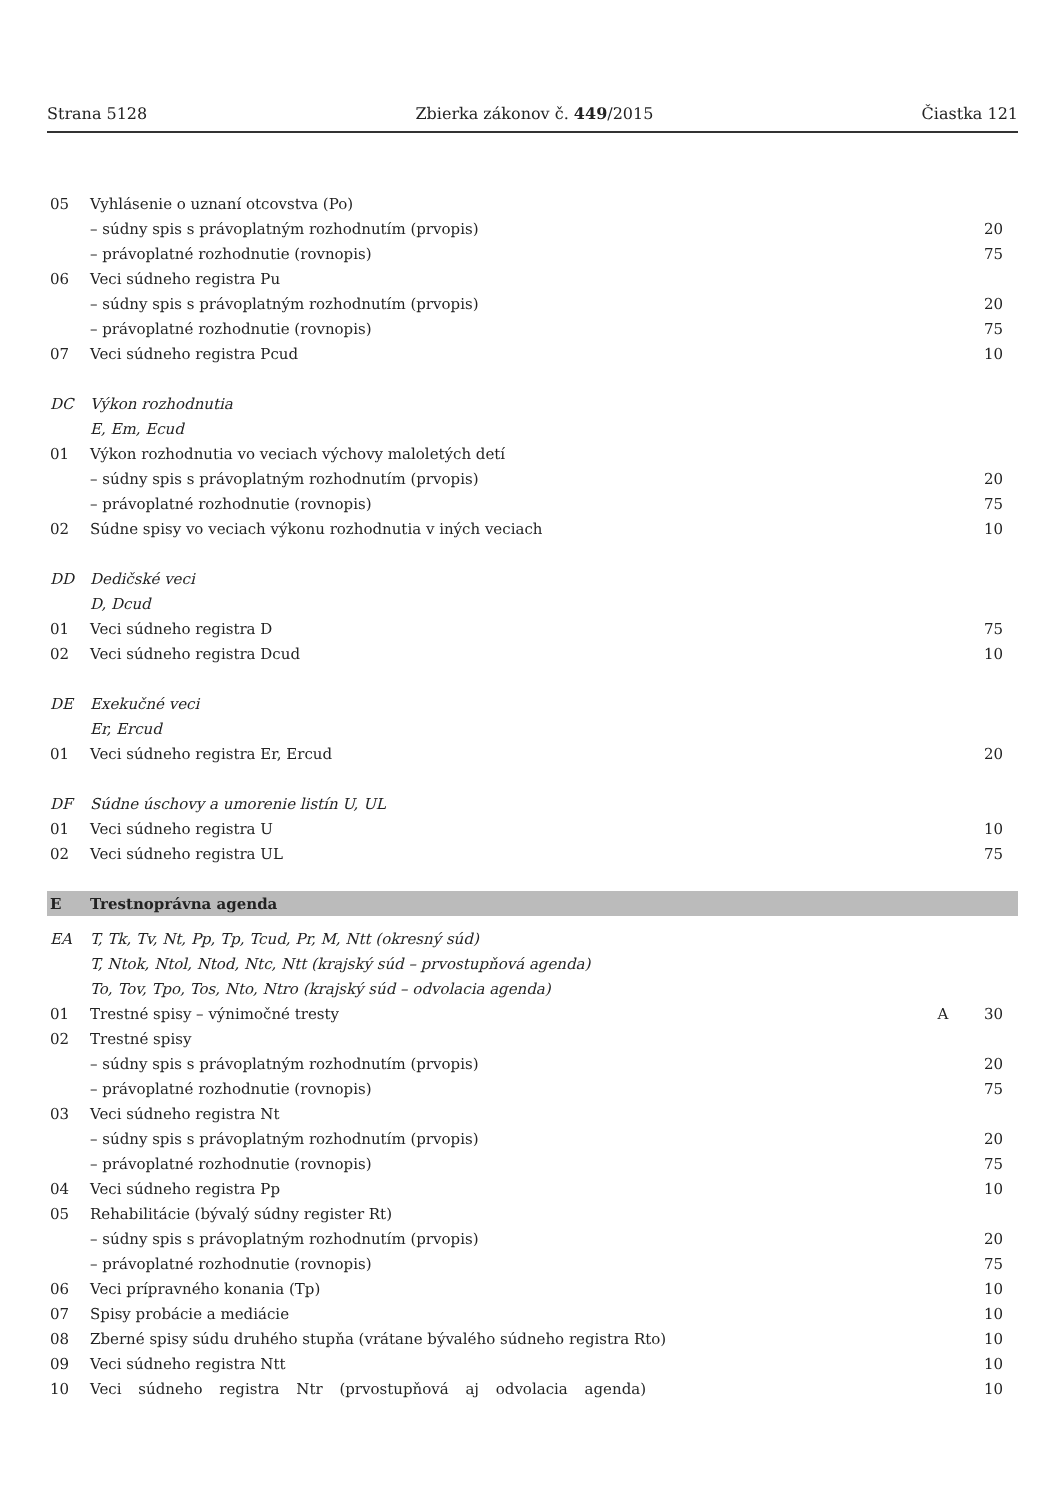Strana 5128 Zbierka zákonov č. 449/2015 Čiastka 121
| 05 | Vyhlásenie o uznaní otcovstva (Po) | | |
| | – súdny spis s právoplatným rozhodnutím (prvopis) | | 20 |
| | – právoplatné rozhodnutie (rovnopis) | | 75 |
| 06 | Veci súdneho registra Pu | | |
| | – súdny spis s právoplatným rozhodnutím (prvopis) | | 20 |
| | – právoplatné rozhodnutie (rovnopis) | | 75 |
| 07 | Veci súdneho registra Pcud | | 10 |
| DC | Výkon rozhodnutia | | |
| | E, Em, Ecud | | |
| 01 | Výkon rozhodnutia vo veciach výchovy maloletých detí | | |
| | – súdny spis s právoplatným rozhodnutím (prvopis) | | 20 |
| | – právoplatné rozhodnutie (rovnopis) | | 75 |
| 02 | Súdne spisy vo veciach výkonu rozhodnutia v iných veciach | | 10 |
| DD | Dedičské veci | | |
| | D, Dcud | | |
| 01 | Veci súdneho registra D | | 75 |
| 02 | Veci súdneho registra Dcud | | 10 |
| DE | Exekučné veci | | |
| | Er, Ercud | | |
| 01 | Veci súdneho registra Er, Ercud | | 20 |
| DF | Súdne úschovy a umorenie listín U, UL | | |
| 01 | Veci súdneho registra U | | 10 |
| 02 | Veci súdneho registra UL | | 75 |
| E | Trestnoprávna agenda | | |
| EA | T, Tk, Tv, Nt, Pp, Tp, Tcud, Pr, M, Ntt (okresný súd) | | |
| | T, Ntok, Ntol, Ntod, Ntc, Ntt (krajský súd – prvostupňová agenda) | | |
| | To, Tov, Tpo, Tos, Nto, Ntro (krajský súd – odvolacia agenda) | | |
| 01 | Trestné spisy – výnimočné tresty | A | 30 |
| 02 | Trestné spisy | | |
| | – súdny spis s právoplatným rozhodnutím (prvopis) | | 20 |
| | – právoplatné rozhodnutie (rovnopis) | | 75 |
| 03 | Veci súdneho registra Nt | | |
| | – súdny spis s právoplatným rozhodnutím (prvopis) | | 20 |
| | – právoplatné rozhodnutie (rovnopis) | | 75 |
| 04 | Veci súdneho registra Pp | | 10 |
| 05 | Rehabilitácie (bývalý súdny register Rt) | | |
| | – súdny spis s právoplatným rozhodnutím (prvopis) | | 20 |
| | – právoplatné rozhodnutie (rovnopis) | | 75 |
| 06 | Veci prípravného konania (Tp) | | 10 |
| 07 | Spisy probácie a mediácie | | 10 |
| 08 | Zberné spisy súdu druhého stupňa (vrátane bývalého súdneho registra Rto) | | 10 |
| 09 | Veci súdneho registra Ntt | | 10 |
| 10 | Veci súdneho registra Ntr (prvostupňová aj odvolacia agenda) | | 10 |